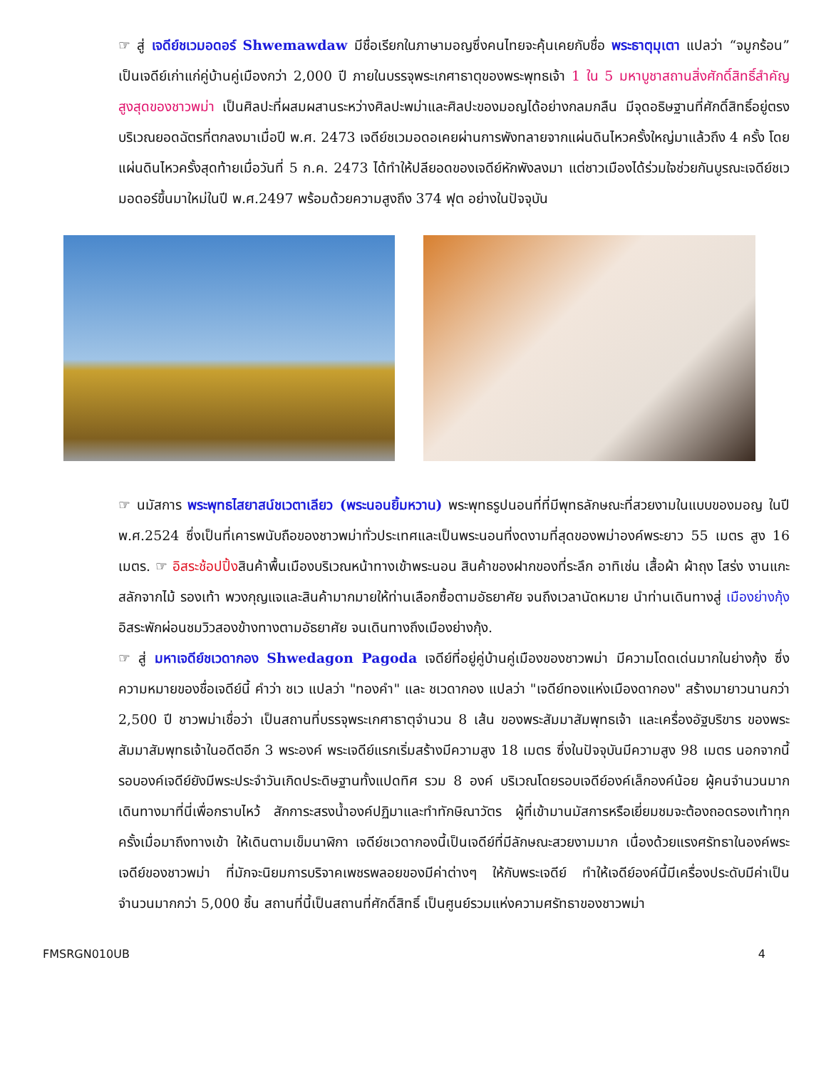☞ สู่ เจดีย์ชเวมอดอร์ Shwemawdaw มีชื่อเรียกในภาษามอญซึ่งคนไทยจะคุ้นเคยกับชื่อ พระธาตุมุเตา แปลว่า “จมูกร้อน” เป็นเจดีย์เก่าแก่คู่บ้านคู่เมืองกว่า 2,000 ปี ภายในบรรจุพระเกศาธาตุของพระพุทธเจ้า 1 ใน 5 มหาบูชาสถานสิ่งศักดิ์สิทธิ์สำคัญสูงสุดของชาวพม่า เป็นศิลปะที่ผสมผสานระหว่างศิลปะพม่าและศิลปะของมอญได้อย่างกลมกลืน มีจุดอธิษฐานที่ศักดิ์สิทธิ์อยู่ตรงบริเวณยอดฉัตรที่ตกลงมาเมื่อปี พ.ศ. 2473 เจดีย์ชเวมอดอเคยผ่านการพังทลายจากแผ่นดินไหวครั้งใหญ่มาแล้วถึง 4 ครั้ง โดยแผ่นดินไหวครั้งสุดท้ายเมื่อวันที่ 5 ก.ค. 2473 ได้ทำให้ปลียอดของเจดีย์หักพังลงมา แต่ชาวเมืองได้ร่วมใจช่วยกันบูรณะเจดีย์ชเวมอดอร์ขึ้นมาใหม่ในปี พ.ศ.2497 พร้อมด้วยความสูงถึง 374 ฟุต อย่างในปัจจุบัน
☞ นมัสการ พระพุทธไสยาสน์ชเวตาเลียว (พระนอนยิ้มหวาน) พระพุทธรูปนอนที่ที่มีพุทธลักษณะที่สวยงามในแบบของมอญ ในปี พ.ศ.2524 ซึ่งเป็นที่เคารพนับถือของชาวพม่าทั่วประเทศและเป็นพระนอนที่งดงามที่สุดของพม่าองค์พระยาว 55 เมตร สูง 16 เมตร. ☞ อิสระช้อปปิ้งสินค้าพื้นเมืองบริเวณหน้าทางเข้าพระนอน สินค้าของฝากของที่ระลึก อาทิเช่น เสื้อผ้า ผ้าถุง โสร่ง งานแกะสลักจากไม้ รองเท้า พวงกุญแจและสินค้ามากมายให้ท่านเลือกซื้อตามอัธยาศัย จนถึงเวลานัดหมาย นำท่านเดินทางสู่ เมืองย่างกุ้ง อิสระพักผ่อนชมวิวสองข้างทางตามอัธยาศัย จนเดินทางถึงเมืองย่างกุ้ง.
☞ สู่ มหาเจดีย์ชเวดากอง Shwedagon Pagoda เจดีย์ที่อยู่คู่บ้านคู่เมืองของชาวพม่า มีความโดดเด่นมากในย่างกุ้ง ซึ่งความหมายของชื่อเจดีย์นี้ คำว่า ชเว แปลว่า "ทองคำ" และ ชเวดากอง แปลว่า "เจดีย์ทองแห่งเมืองดากอง" สร้างมายาวนานกว่า 2,500 ปี ชาวพม่าเชื่อว่า เป็นสถานที่บรรจุพระเกศาธาตุจำนวน 8 เส้น ของพระสัมมาสัมพุทธเจ้า และเครื่องอัฐบริขาร ของพระสัมมาสัมพุทธเจ้าในอดีตอีก 3 พระองค์ พระเจดีย์แรกเริ่มสร้างมีความสูง 18 เมตร ซึ่งในปัจจุบันมีความสูง 98 เมตร นอกจากนี้รอบองค์เจดีย์ยังมีพระประจำวันเกิดประดิษฐานทั้งแปดทิศ รวม 8 องค์ บริเวณโดยรอบเจดีย์องค์เล็กองค์น้อย ผู้คนจำนวนมากเดินทางมาที่นี่เพื่อกราบไหว้ สักการะสรงน้ำองค์ปฏิมาและทำทักษิณาวัตร ผู้ที่เข้ามานมัสการหรือเยี่ยมชมจะต้องถอดรองเท้าทุกครั้งเมื่อมาถึงทางเข้า ให้เดินตามเข็มนาฬิกา เจดีย์ชเวดากองนี้เป็นเจดีย์ที่มีลักษณะสวยงามมาก เนื่องด้วยแรงศรัทธาในองค์พระเจดีย์ของชาวพม่า ที่มักจะนิยมการบริจาคเพชรพลอยของมีค่าต่างๆ ให้กับพระเจดีย์ ทำให้เจดีย์องค์นี้มีเครื่องประดับมีค่าเป็นจำนวนมากกว่า 5,000 ชิ้น สถานที่นี้เป็นสถานที่ศักดิ์สิทธิ์ เป็นศูนย์รวมแห่งความศรัทธาของชาวพม่า
FMSRGN010UB 4